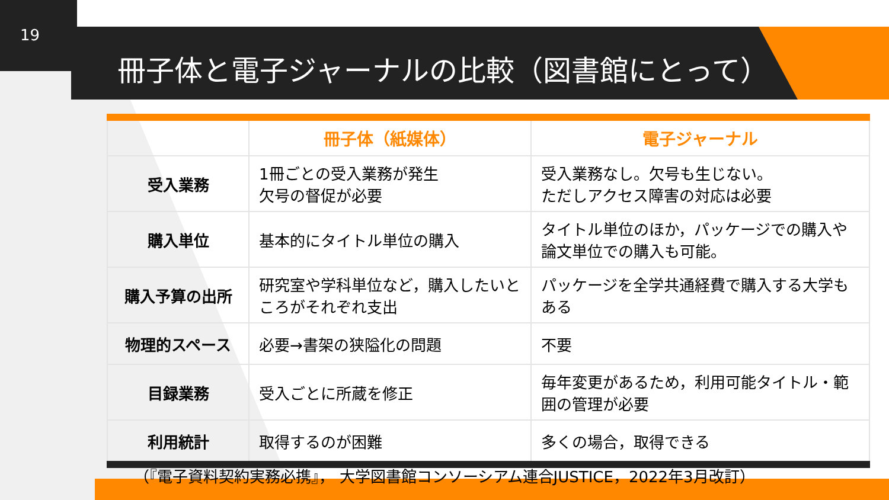19
冊子体と電子ジャーナルの比較（図書館にとって）
| | 冊子体（紙媒体） | 電子ジャーナル |
| --- | --- | --- |
| 受入業務 | 1冊ごとの受入業務が発生 欠号の督促が必要 | 受入業務なし。欠号も生じない。 ただしアクセス障害の対応は必要 |
| 購入単位 | 基本的にタイトル単位の購入 | タイトル単位のほか，パッケージでの購入や論文単位での購入も可能。 |
| 購入予算の出所 | 研究室や学科単位など，購入したいところがそれぞれ支出 | パッケージを全学共通経費で購入する大学もある |
| 物理的スペース | 必要→書架の狭隘化の問題 | 不要 |
| 目録業務 | 受入ごとに所蔵を修正 | 毎年変更があるため，利用可能タイトル・範囲の管理が必要 |
| 利用統計 | 取得するのが困難 | 多くの場合，取得できる |
（『電子資料契約実務必携』， 大学図書館コンソーシアム連合JUSTICE，2022年3月改訂）